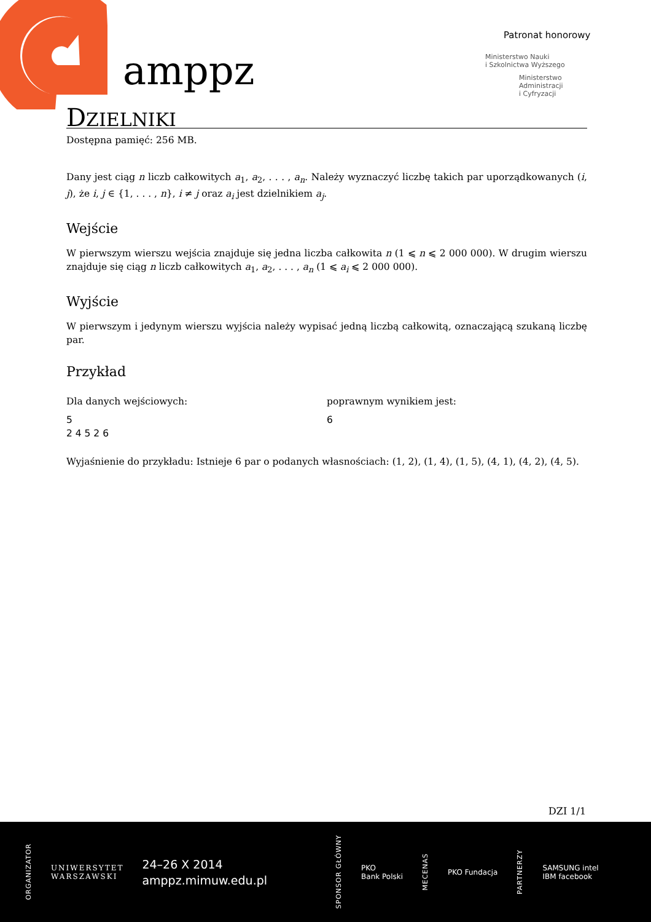amppz
Patronat honorowy
Ministerstwo Nauki
i Szkolnictwa Wyższego
Ministerstwo
Administracji
i Cyfryzacji
DZIELNIKI
Dostępna pamięć: 256 MB.
Dany jest ciąg n liczb całkowitych a<sub>1</sub>, a<sub>2</sub>, . . . , a<sub>n</sub>. Należy wyznaczyć liczbę takich par uporządkowanych (i, j), że i, j ∈ {1, . . . , n}, i ≠ j oraz a<sub>i</sub> jest dzielnikiem a<sub>j</sub>.
Wejście
W pierwszym wierszu wejścia znajduje się jedna liczba całkowita n (1 ⩽ n ⩽ 2 000 000). W drugim wierszu znajduje się ciąg n liczb całkowitych a<sub>1</sub>, a<sub>2</sub>, . . . , a<sub>n</sub> (1 ⩽ a<sub>i</sub> ⩽ 2 000 000).
Wyjście
W pierwszym i jedynym wierszu wyjścia należy wypisać jedną liczbą całkowitą, oznaczającą szukaną liczbę par.
Przykład
Dla danych wejściowych:
5
2 4 5 2 6
poprawnym wynikiem jest:
6
Wyjaśnienie do przykładu: Istnieje 6 par o podanych własnościach: (1, 2), (1, 4), (1, 5), (4, 1), (4, 2), (4, 5).
DZI 1/1
ORGANIZATOR UNIWERSYTET
WARSZAWSKI 24–26 X 2014
amppz.mimuw.edu.pl SPONSOR GŁÓWNY PKO
Bank Polski MECENAS PKO Fundacja PARTNERZY SAMSUNG intel
IBM facebook